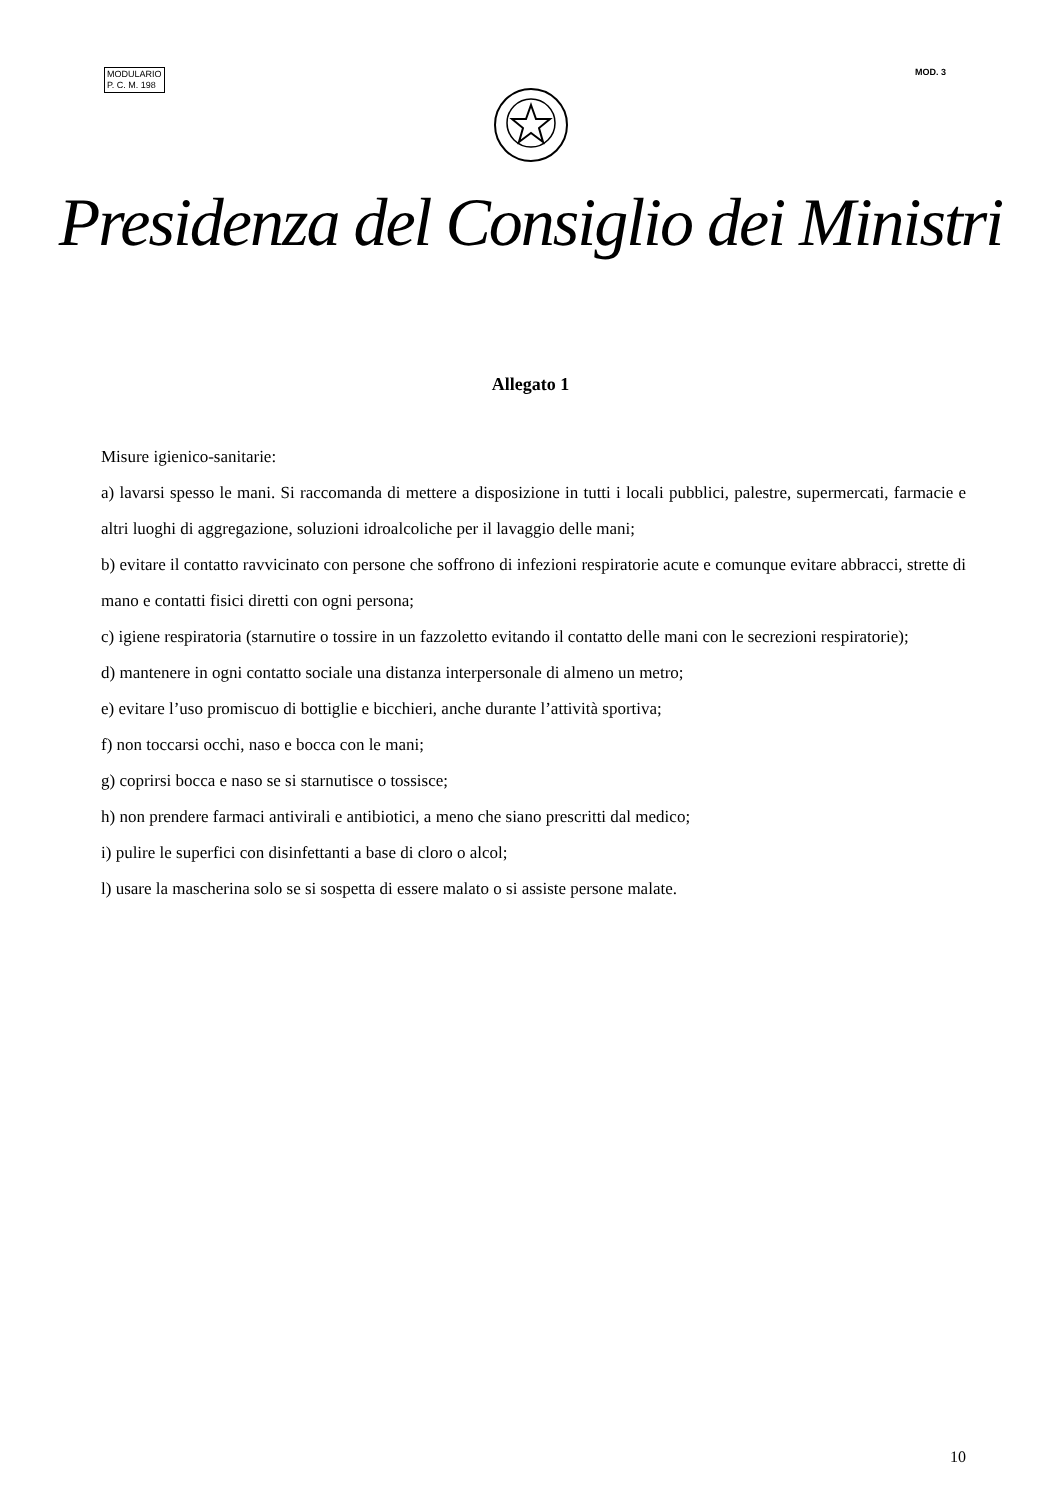MODULARIO
P. C. M. 198
MOD. 3
Presidenza del Consiglio dei Ministri
Allegato 1
Misure igienico-sanitarie:
a) lavarsi spesso le mani. Si raccomanda di mettere a disposizione in tutti i locali pubblici, palestre, supermercati, farmacie e altri luoghi di aggregazione, soluzioni idroalcoliche per il lavaggio delle mani;
b) evitare il contatto ravvicinato con persone che soffrono di infezioni respiratorie acute e comunque evitare abbracci, strette di mano e contatti fisici diretti con ogni persona;
c) igiene respiratoria (starnutire o tossire in un fazzoletto evitando il contatto delle mani con le secrezioni respiratorie);
d) mantenere in ogni contatto sociale una distanza interpersonale di almeno un metro;
e) evitare l’uso promiscuo di bottiglie e bicchieri, anche durante l’attività sportiva;
f) non toccarsi occhi, naso e bocca con le mani;
g) coprirsi bocca e naso se si starnutisce o tossisce;
h) non prendere farmaci antivirali e antibiotici, a meno che siano prescritti dal medico;
i) pulire le superfici con disinfettanti a base di cloro o alcol;
l) usare la mascherina solo se si sospetta di essere malato o si assiste persone malate.
10